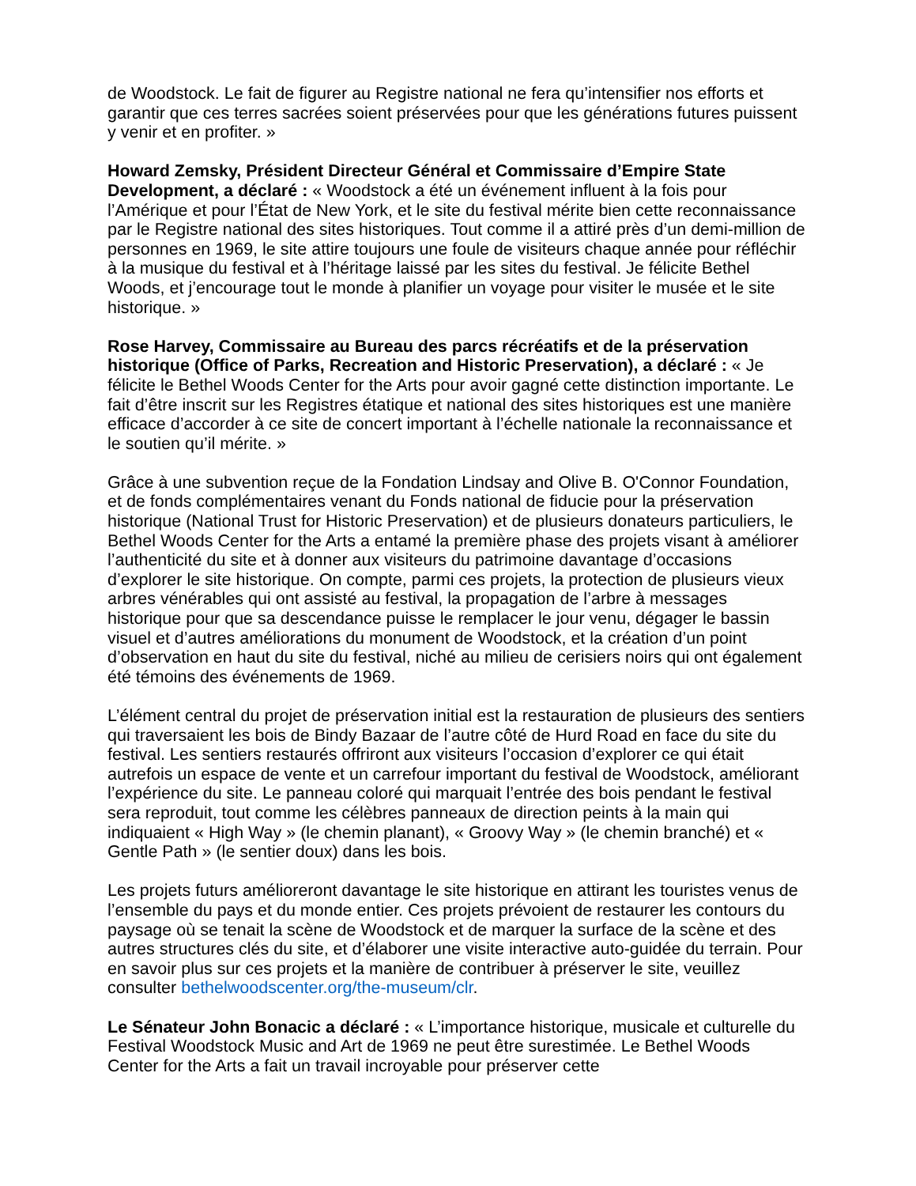de Woodstock. Le fait de figurer au Registre national ne fera qu’intensifier nos efforts et garantir que ces terres sacrées soient préservées pour que les générations futures puissent y venir et en profiter. »
Howard Zemsky, Président Directeur Général et Commissaire d’Empire State Development, a déclaré : « Woodstock a été un événement influent à la fois pour l’Amérique et pour l’État de New York, et le site du festival mérite bien cette reconnaissance par le Registre national des sites historiques. Tout comme il a attiré près d’un demi-million de personnes en 1969, le site attire toujours une foule de visiteurs chaque année pour réfléchir à la musique du festival et à l’héritage laissé par les sites du festival. Je félicite Bethel Woods, et j’encourage tout le monde à planifier un voyage pour visiter le musée et le site historique. »
Rose Harvey, Commissaire au Bureau des parcs récréatifs et de la préservation historique (Office of Parks, Recreation and Historic Preservation), a déclaré : « Je félicite le Bethel Woods Center for the Arts pour avoir gagné cette distinction importante. Le fait d’être inscrit sur les Registres étatique et national des sites historiques est une manière efficace d’accorder à ce site de concert important à l’échelle nationale la reconnaissance et le soutien qu’il mérite. »
Grâce à une subvention reçue de la Fondation Lindsay and Olive B. O'Connor Foundation, et de fonds complémentaires venant du Fonds national de fiducie pour la préservation historique (National Trust for Historic Preservation) et de plusieurs donateurs particuliers, le Bethel Woods Center for the Arts a entamé la première phase des projets visant à améliorer l’authenticité du site et à donner aux visiteurs du patrimoine davantage d’occasions d’explorer le site historique. On compte, parmi ces projets, la protection de plusieurs vieux arbres vénérables qui ont assisté au festival, la propagation de l’arbre à messages historique pour que sa descendance puisse le remplacer le jour venu, dégager le bassin visuel et d’autres améliorations du monument de Woodstock, et la création d’un point d’observation en haut du site du festival, niché au milieu de cerisiers noirs qui ont également été témoins des événements de 1969.
L’élément central du projet de préservation initial est la restauration de plusieurs des sentiers qui traversaient les bois de Bindy Bazaar de l’autre côté de Hurd Road en face du site du festival. Les sentiers restaurés offriront aux visiteurs l’occasion d’explorer ce qui était autrefois un espace de vente et un carrefour important du festival de Woodstock, améliorant l’expérience du site. Le panneau coloré qui marquait l’entrée des bois pendant le festival sera reproduit, tout comme les célèbres panneaux de direction peints à la main qui indiquaient « High Way » (le chemin planant), « Groovy Way » (le chemin branché) et « Gentle Path » (le sentier doux) dans les bois.
Les projets futurs amélioreront davantage le site historique en attirant les touristes venus de l’ensemble du pays et du monde entier. Ces projets prévoient de restaurer les contours du paysage où se tenait la scène de Woodstock et de marquer la surface de la scène et des autres structures clés du site, et d’élaborer une visite interactive auto-guidée du terrain. Pour en savoir plus sur ces projets et la manière de contribuer à préserver le site, veuillez consulter bethelwoodscenter.org/the-museum/clr.
Le Sénateur John Bonacic a déclaré : « L’importance historique, musicale et culturelle du Festival Woodstock Music and Art de 1969 ne peut être surestimée. Le Bethel Woods Center for the Arts a fait un travail incroyable pour préserver cette